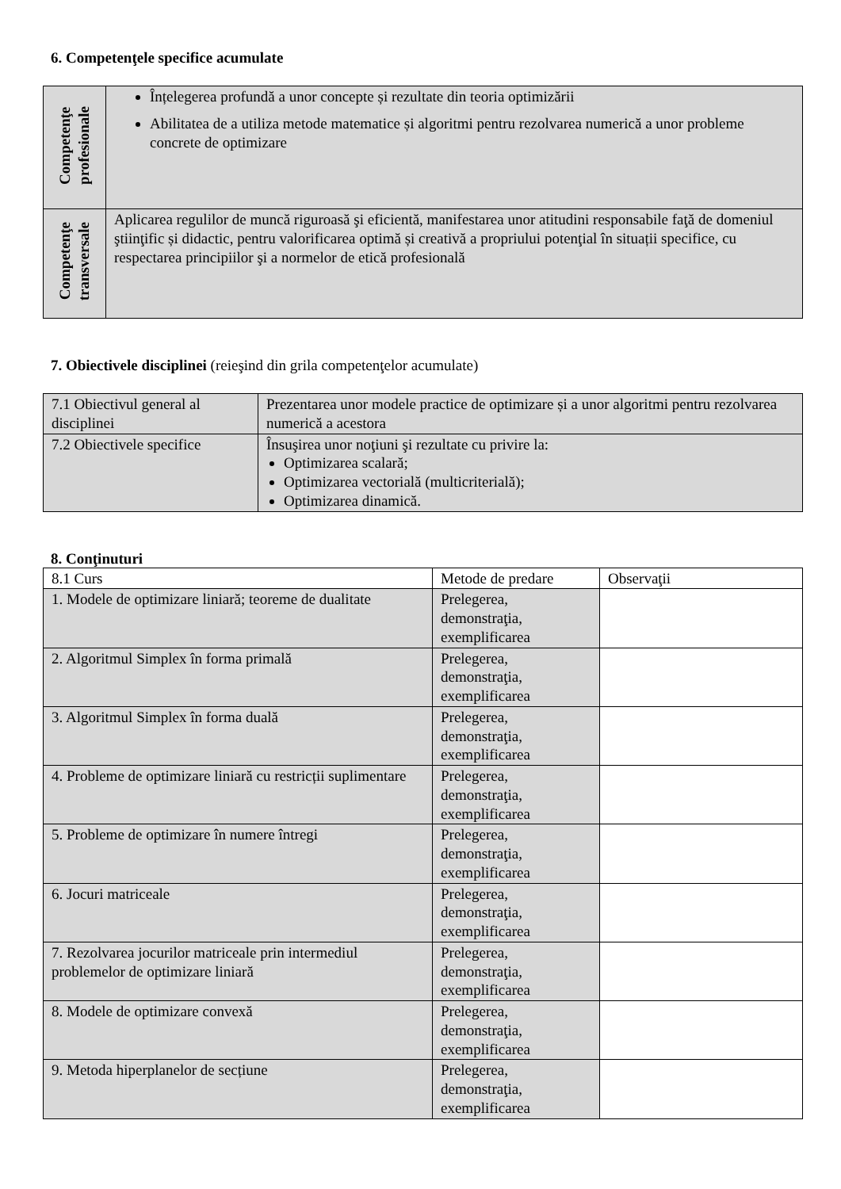6. Competenţele specifice acumulate
| Competenţe profesionale | Înțelegerea profundă a unor concepte și rezultate din teoria optimizării Abilitatea de a utiliza metode matematice și algoritmi pentru rezolvarea numerică a unor probleme concrete de optimizare |
| Competenţe transversale | Aplicarea regulilor de muncă riguroasă şi eficientă, manifestarea unor atitudini responsabile faţă de domeniul ştiinţific și didactic, pentru valorificarea optimă și creativă a propriului potenţial în situații specifice, cu respectarea principiilor şi a normelor de etică profesională |
7. Obiectivele disciplinei (reieşind din grila competenţelor acumulate)
| 7.1 Obiectivul general al disciplinei | Prezentarea unor modele practice de optimizare și a unor algoritmi pentru rezolvarea numerică a acestora |
| 7.2 Obiectivele specifice | Însuşirea unor noţiuni şi rezultate cu privire la: Optimizarea scalară; Optimizarea vectorială (multicriterială); Optimizarea dinamică. |
8. Conţinuturi
| 8.1 Curs | Metode de predare | Observaţii |
| 1. Modele de optimizare liniară; teoreme de dualitate | Prelegerea, demonstraţia, exemplificarea | |
| 2. Algoritmul Simplex în forma primală | Prelegerea, demonstraţia, exemplificarea | |
| 3. Algoritmul Simplex în forma duală | Prelegerea, demonstraţia, exemplificarea | |
| 4. Probleme de optimizare liniară cu restricții suplimentare | Prelegerea, demonstraţia, exemplificarea | |
| 5. Probleme de optimizare în numere întregi | Prelegerea, demonstraţia, exemplificarea | |
| 6. Jocuri matriceale | Prelegerea, demonstraţia, exemplificarea | |
| 7. Rezolvarea jocurilor matriceale prin intermediul problemelor de optimizare liniară | Prelegerea, demonstraţia, exemplificarea | |
| 8. Modele de optimizare convexă | Prelegerea, demonstraţia, exemplificarea | |
| 9. Metoda hiperplanelor de secțiune | Prelegerea, demonstraţia, exemplificarea | |